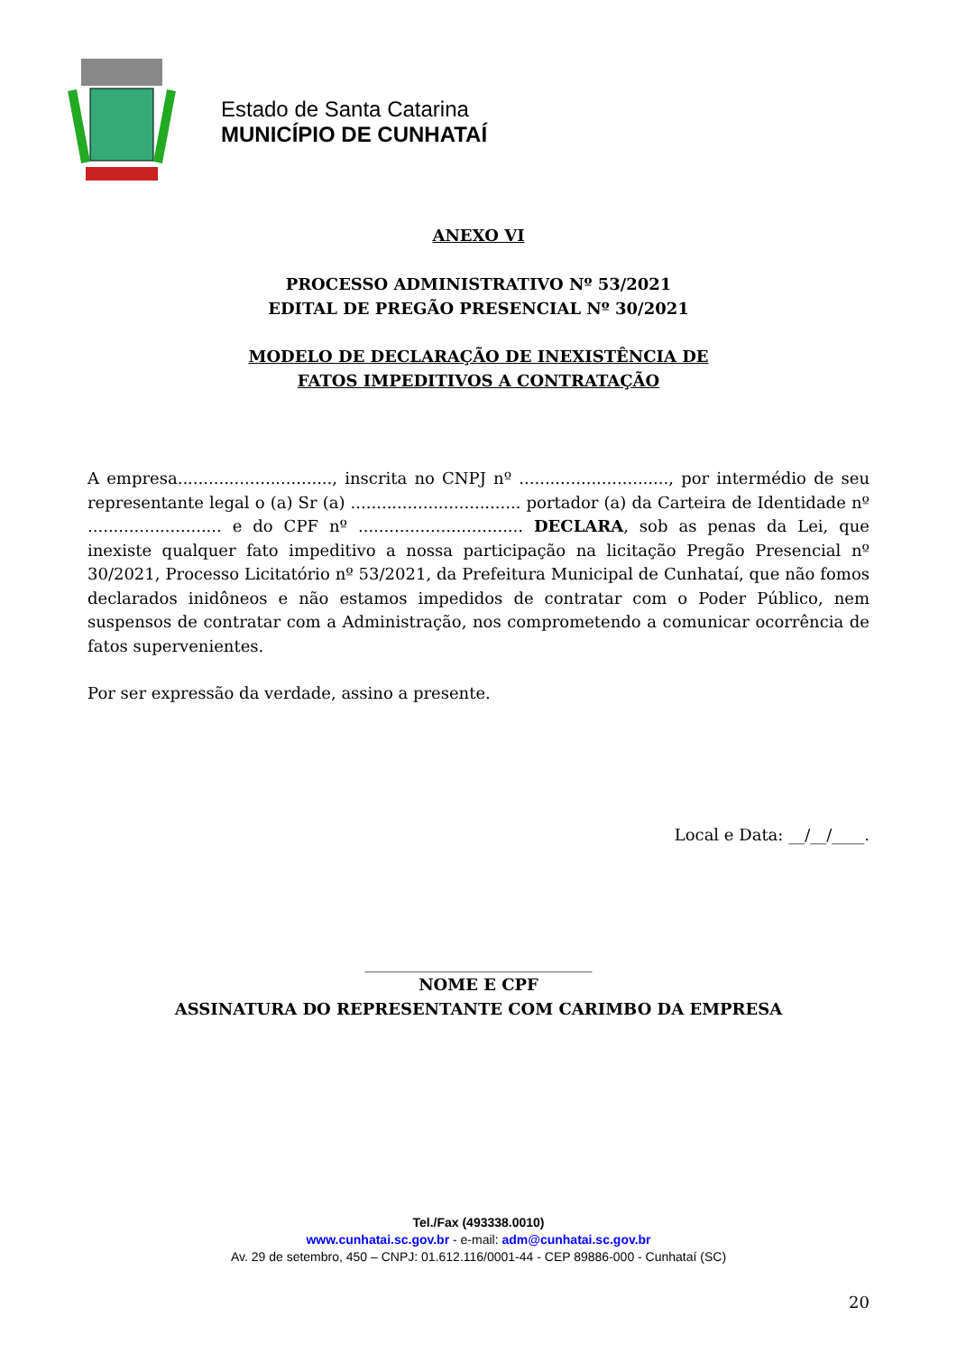Estado de Santa Catarina
MUNICÍPIO DE CUNHATAÍ
ANEXO VI
PROCESSO ADMINISTRATIVO Nº 53/2021
EDITAL DE PREGÃO PRESENCIAL Nº 30/2021
MODELO DE DECLARAÇÃO DE INEXISTÊNCIA DE
FATOS IMPEDITIVOS A CONTRATAÇÃO
A empresa.............................., inscrita no CNPJ nº ............................., por intermédio de seu representante legal o (a) Sr (a) ................................. portador (a) da Carteira de Identidade nº .......................... e do CPF nº ................................ DECLARA, sob as penas da Lei, que inexiste qualquer fato impeditivo a nossa participação na licitação Pregão Presencial nº 30/2021, Processo Licitatório nº 53/2021, da Prefeitura Municipal de Cunhataí, que não fomos declarados inidôneos e não estamos impedidos de contratar com o Poder Público, nem suspensos de contratar com a Administração, nos comprometendo a comunicar ocorrência de fatos supervenientes.
Por ser expressão da verdade, assino a presente.
Local e Data: __/__/____.
____________________________
NOME E CPF
ASSINATURA DO REPRESENTANTE COM CARIMBO DA EMPRESA
Tel./Fax (493338.0010)
www.cunhatai.sc.gov.br - e-mail: adm@cunhatai.sc.gov.br
Av. 29 de setembro, 450 – CNPJ: 01.612.116/0001-44 - CEP 89886-000 - Cunhataí (SC)
20